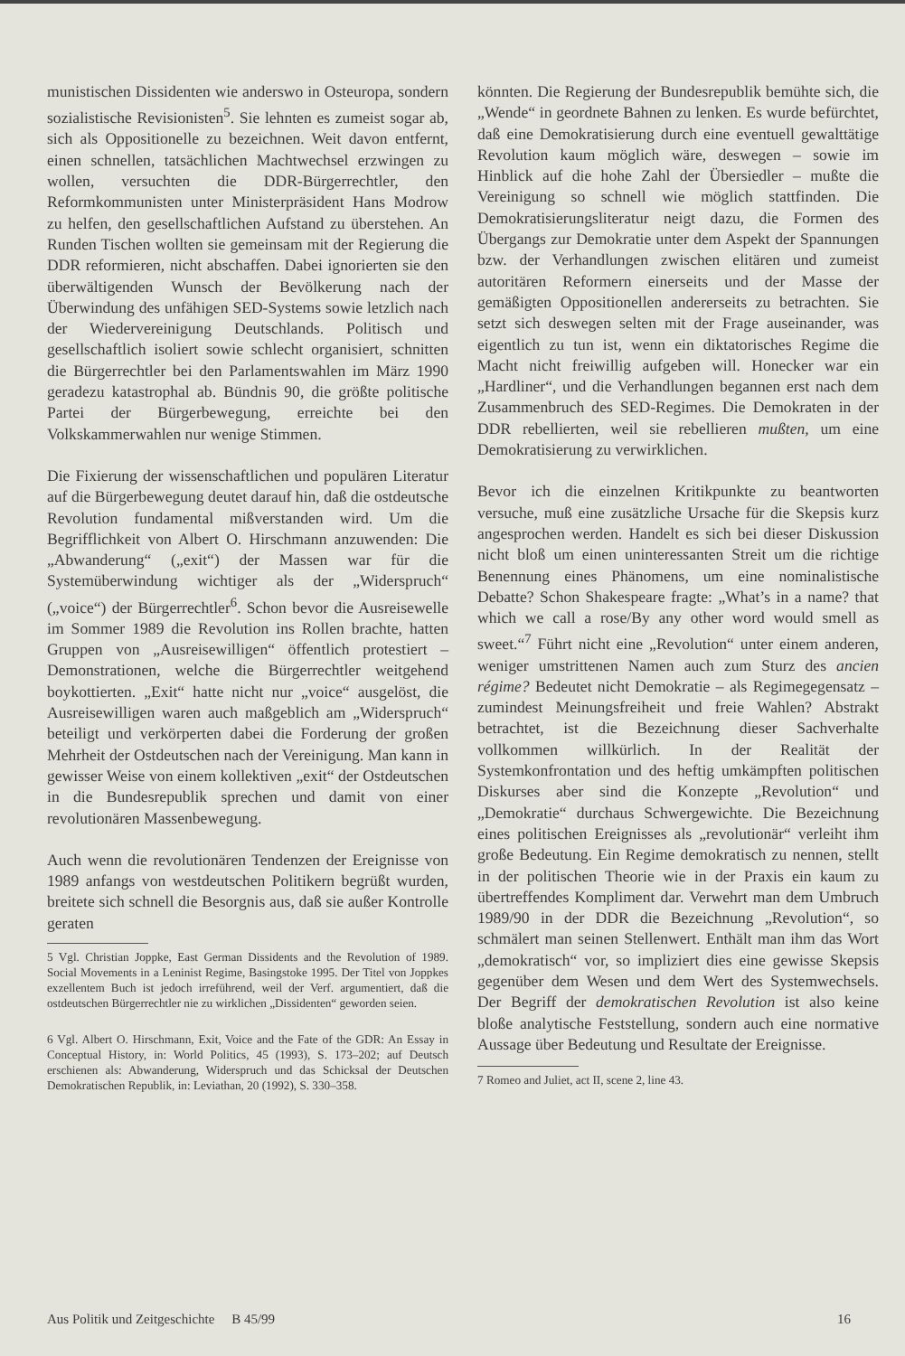munistischen Dissidenten wie anderswo in Osteuropa, sondern sozialistische Revisionisten<sup>5</sup>. Sie lehnten es zumeist sogar ab, sich als Oppositionelle zu bezeichnen. Weit davon entfernt, einen schnellen, tatsächlichen Machtwechsel erzwingen zu wollen, versuchten die DDR-Bürgerrechtler, den Reformkommunisten unter Ministerpräsident Hans Modrow zu helfen, den gesellschaftlichen Aufstand zu überstehen. An Runden Tischen wollten sie gemeinsam mit der Regierung die DDR reformieren, nicht abschaffen. Dabei ignorierten sie den überwältigenden Wunsch der Bevölkerung nach der Überwindung des unfähigen SED-Systems sowie letzlich nach der Wiedervereinigung Deutschlands. Politisch und gesellschaftlich isoliert sowie schlecht organisiert, schnitten die Bürgerrechtler bei den Parlamentswahlen im März 1990 geradezu katastrophal ab. Bündnis 90, die größte politische Partei der Bürgerbewegung, erreichte bei den Volkskammerwahlen nur wenige Stimmen.
Die Fixierung der wissenschaftlichen und populären Literatur auf die Bürgerbewegung deutet darauf hin, daß die ostdeutsche Revolution fundamental mißverstanden wird. Um die Begrifflichkeit von Albert O. Hirschmann anzuwenden: Die „Abwanderung“ („exit“) der Massen war für die Systemüberwindung wichtiger als der „Widerspruch“ („voice“) der Bürgerrechtler<sup>6</sup>. Schon bevor die Ausreisewelle im Sommer 1989 die Revolution ins Rollen brachte, hatten Gruppen von „Ausreisewilligen“ öffentlich protestiert – Demonstrationen, welche die Bürgerrechtler weitgehend boykottierten. „Exit“ hatte nicht nur „voice“ ausgelöst, die Ausreisewilligen waren auch maßgeblich am „Widerspruch“ beteiligt und verkörperten dabei die Forderung der großen Mehrheit der Ostdeutschen nach der Vereinigung. Man kann in gewisser Weise von einem kollektiven „exit“ der Ostdeutschen in die Bundesrepublik sprechen und damit von einer revolutionären Massenbewegung.
Auch wenn die revolutionären Tendenzen der Ereignisse von 1989 anfangs von westdeutschen Politikern begrüßt wurden, breitete sich schnell die Besorgnis aus, daß sie außer Kontrolle geraten
5 Vgl. Christian Joppke, East German Dissidents and the Revolution of 1989. Social Movements in a Leninist Regime, Basingstoke 1995. Der Titel von Joppkes exzellentem Buch ist jedoch irreführend, weil der Verf. argumentiert, daß die ostdeutschen Bürgerrechtler nie zu wirklichen „Dissidenten“ geworden seien.
6 Vgl. Albert O. Hirschmann, Exit, Voice and the Fate of the GDR: An Essay in Conceptual History, in: World Politics, 45 (1993), S. 173–202; auf Deutsch erschienen als: Abwanderung, Widerspruch und das Schicksal der Deutschen Demokratischen Republik, in: Leviathan, 20 (1992), S. 330–358.
könnten. Die Regierung der Bundesrepublik bemühte sich, die „Wende“ in geordnete Bahnen zu lenken. Es wurde befürchtet, daß eine Demokratisierung durch eine eventuell gewalttätige Revolution kaum möglich wäre, deswegen – sowie im Hinblick auf die hohe Zahl der Übersiedler – mußte die Vereinigung so schnell wie möglich stattfinden. Die Demokratisierungsliteratur neigt dazu, die Formen des Übergangs zur Demokratie unter dem Aspekt der Spannungen bzw. der Verhandlungen zwischen elitären und zumeist autoritären Reformern einerseits und der Masse der gemäßigten Oppositionellen andererseits zu betrachten. Sie setzt sich deswegen selten mit der Frage auseinander, was eigentlich zu tun ist, wenn ein diktatorisches Regime die Macht nicht freiwillig aufgeben will. Honecker war ein „Hardliner“, und die Verhandlungen begannen erst nach dem Zusammenbruch des SED-Regimes. Die Demokraten in der DDR rebellierten, weil sie rebellieren mußten, um eine Demokratisierung zu verwirklichen.
Bevor ich die einzelnen Kritikpunkte zu beantworten versuche, muß eine zusätzliche Ursache für die Skepsis kurz angesprochen werden. Handelt es sich bei dieser Diskussion nicht bloß um einen uninteressanten Streit um die richtige Benennung eines Phänomens, um eine nominalistische Debatte? Schon Shakespeare fragte: „What’s in a name? that which we call a rose/By any other word would smell as sweet.“<sup>7</sup> Führt nicht eine „Revolution“ unter einem anderen, weniger umstrittenen Namen auch zum Sturz des ancien régime? Bedeutet nicht Demokratie – als Regimegegensatz – zumindest Meinungsfreiheit und freie Wahlen? Abstrakt betrachtet, ist die Bezeichnung dieser Sachverhalte vollkommen willkürlich. In der Realität der Systemkonfrontation und des heftig umkämpften politischen Diskurses aber sind die Konzepte „Revolution“ und „Demokratie“ durchaus Schwergewichte. Die Bezeichnung eines politischen Ereignisses als „revolutionär“ verleiht ihm große Bedeutung. Ein Regime demokratisch zu nennen, stellt in der politischen Theorie wie in der Praxis ein kaum zu übertreffendes Kompliment dar. Verwehrt man dem Umbruch 1989/90 in der DDR die Bezeichnung „Revolution“, so schmälert man seinen Stellenwert. Enthält man ihm das Wort „demokratisch“ vor, so impliziert dies eine gewisse Skepsis gegenüber dem Wesen und dem Wert des Systemwechsels. Der Begriff der demokratischen Revolution ist also keine bloße analytische Feststellung, sondern auch eine normative Aussage über Bedeutung und Resultate der Ereignisse.
7 Romeo and Juliet, act II, scene 2, line 43.
Aus Politik und Zeitgeschichte B 45/99 16